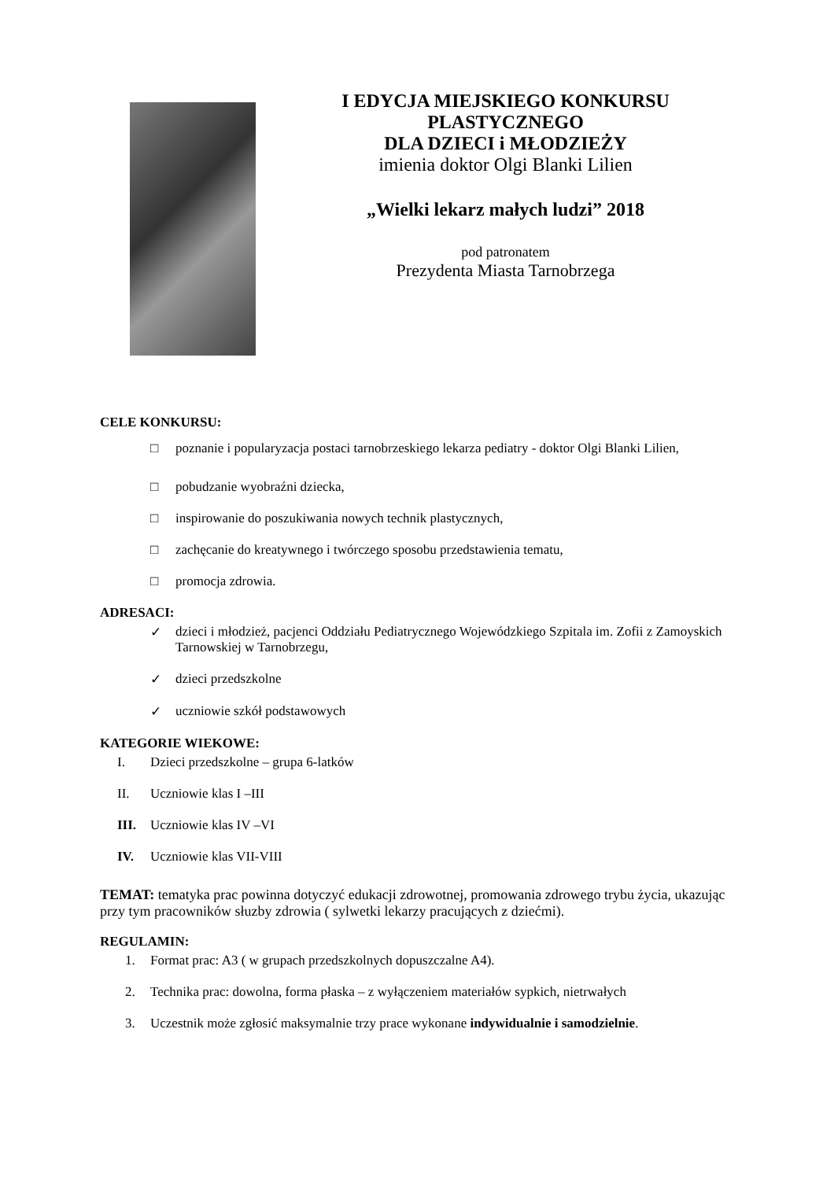I EDYCJA MIEJSKIEGO KONKURSU
PLASTYCZNEGO
DLA DZIECI i MŁODZIEŻY
imienia doktor Olgi Blanki Lilien
„Wielki lekarz małych ludzi” 2018
pod patronatem
Prezydenta Miasta Tarnobrzega
CELE KONKURSU:
□ poznanie i popularyzacja postaci tarnobrzeskiego lekarza pediatry - doktor Olgi Blanki Lilien,
□ pobudzanie wyobraźni dziecka,
□ inspirowanie do poszukiwania nowych technik plastycznych,
□ zachęcanie do kreatywnego i twórczego sposobu przedstawienia tematu,
□ promocja zdrowia.
ADRESACI:
✓ dzieci i młodzież, pacjenci Oddziału Pediatrycznego Wojewódzkiego Szpitala im. Zofii z Zamoyskich Tarnowskiej w Tarnobrzegu,
✓ dzieci przedszkolne
✓ uczniowie szkół podstawowych
KATEGORIE WIEKOWE:
I. Dzieci przedszkolne – grupa 6-latków
II. Uczniowie klas I –III
III. Uczniowie klas IV –VI
IV. Uczniowie klas VII-VIII
TEMAT: tematyka prac powinna dotyczyć edukacji zdrowotnej, promowania zdrowego trybu życia, ukazując przy tym pracowników słuzby zdrowia ( sylwetki lekarzy pracujących z dziećmi).
REGULAMIN:
1. Format prac: A3 ( w grupach przedszkolnych dopuszczalne A4).
2. Technika prac: dowolna, forma płaska – z wyłączeniem materiałów sypkich, nietrwałych
3. Uczestnik może zgłosić maksymalnie trzy prace wykonane indywidualnie i samodzielnie.